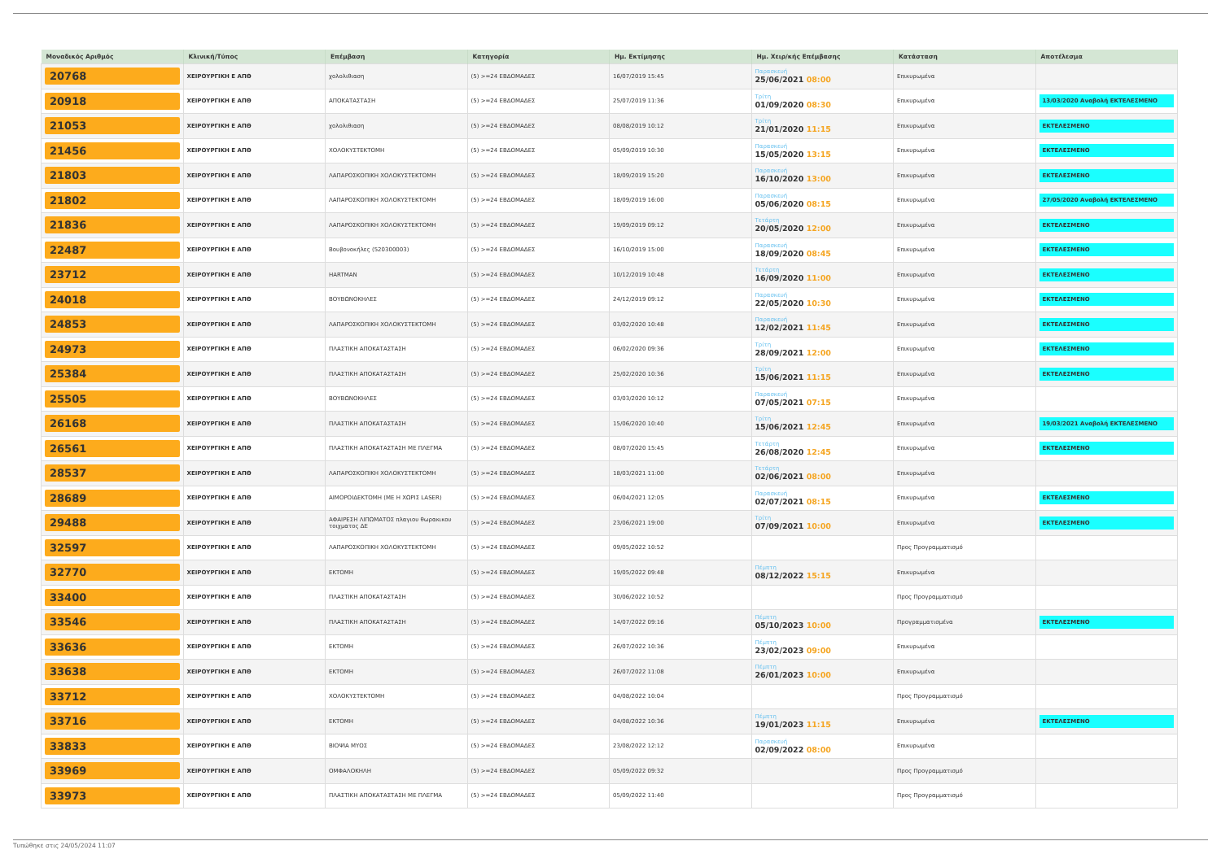| Μοναδικός Αριθμός | Κλινική/Τύπος | Επέμβαση | Κατηγορία | Ημ. Εκτίμησης | Ημ. Χειρ/κής Επέμβασης | Κατάσταση | Αποτέλεσμα |
| --- | --- | --- | --- | --- | --- | --- | --- |
| 20768 | ΧΕΙΡΟΥΡΓΙΚΗ Ε ΑΠΘ | χολολιθιαση | (5) >=24 ΕΒΔΟΜΑΔΕΣ | 16/07/2019 15:45 | Παρασκευή 25/06/2021 08:00 | Επικυρωμένα | |
| 20918 | ΧΕΙΡΟΥΡΓΙΚΗ Ε ΑΠΘ | ΑΠΟΚΑΤΑΣΤΑΣΗ | (5) >=24 ΕΒΔΟΜΑΔΕΣ | 25/07/2019 11:36 | Τρίτη 01/09/2020 08:30 | Επικυρωμένα | 13/03/2020 Αναβολή ΕΚΤΕΛΕΣΜΕΝΟ |
| 21053 | ΧΕΙΡΟΥΡΓΙΚΗ Ε ΑΠΘ | χολολιθιαση | (5) >=24 ΕΒΔΟΜΑΔΕΣ | 08/08/2019 10:12 | Τρίτη 21/01/2020 11:15 | Επικυρωμένα | ΕΚΤΕΛΕΣΜΕΝΟ |
| 21456 | ΧΕΙΡΟΥΡΓΙΚΗ Ε ΑΠΘ | ΧΟΛΟΚΥΣΤΕΚΤΟΜΗ | (5) >=24 ΕΒΔΟΜΑΔΕΣ | 05/09/2019 10:30 | Παρασκευή 15/05/2020 13:15 | Επικυρωμένα | ΕΚΤΕΛΕΣΜΕΝΟ |
| 21803 | ΧΕΙΡΟΥΡΓΙΚΗ Ε ΑΠΘ | ΛΑΠΑΡΟΣΚΟΠΙΚΗ ΧΟΛΟΚΥΣΤΕΚΤΟΜΗ | (5) >=24 ΕΒΔΟΜΑΔΕΣ | 18/09/2019 15:20 | Παρασκευή 16/10/2020 13:00 | Επικυρωμένα | ΕΚΤΕΛΕΣΜΕΝΟ |
| 21802 | ΧΕΙΡΟΥΡΓΙΚΗ Ε ΑΠΘ | ΛΑΠΑΡΟΣΚΟΠΙΚΗ ΧΟΛΟΚΥΣΤΕΚΤΟΜΗ | (5) >=24 ΕΒΔΟΜΑΔΕΣ | 18/09/2019 16:00 | Παρασκευή 05/06/2020 08:15 | Επικυρωμένα | 27/05/2020 Αναβολή ΕΚΤΕΛΕΣΜΕΝΟ |
| 21836 | ΧΕΙΡΟΥΡΓΙΚΗ Ε ΑΠΘ | ΛΑΠΑΡΟΣΚΟΠΙΚΗ ΧΟΛΟΚΥΣΤΕΚΤΟΜΗ | (5) >=24 ΕΒΔΟΜΑΔΕΣ | 19/09/2019 09:12 | Τετάρτη 20/05/2020 12:00 | Επικυρωμένα | ΕΚΤΕΛΕΣΜΕΝΟ |
| 22487 | ΧΕΙΡΟΥΡΓΙΚΗ Ε ΑΠΘ | Βουβονοκήλες (520300003) | (5) >=24 ΕΒΔΟΜΑΔΕΣ | 16/10/2019 15:00 | Παρασκευή 18/09/2020 08:45 | Επικυρωμένα | ΕΚΤΕΛΕΣΜΕΝΟ |
| 23712 | ΧΕΙΡΟΥΡΓΙΚΗ Ε ΑΠΘ | HARTMAN | (5) >=24 ΕΒΔΟΜΑΔΕΣ | 10/12/2019 10:48 | Τετάρτη 16/09/2020 11:00 | Επικυρωμένα | ΕΚΤΕΛΕΣΜΕΝΟ |
| 24018 | ΧΕΙΡΟΥΡΓΙΚΗ Ε ΑΠΘ | ΒΟΥΒΩΝΟΚΗΛΕΣ | (5) >=24 ΕΒΔΟΜΑΔΕΣ | 24/12/2019 09:12 | Παρασκευή 22/05/2020 10:30 | Επικυρωμένα | ΕΚΤΕΛΕΣΜΕΝΟ |
| 24853 | ΧΕΙΡΟΥΡΓΙΚΗ Ε ΑΠΘ | ΛΑΠΑΡΟΣΚΟΠΙΚΗ ΧΟΛΟΚΥΣΤΕΚΤΟΜΗ | (5) >=24 ΕΒΔΟΜΑΔΕΣ | 03/02/2020 10:48 | Παρασκευή 12/02/2021 11:45 | Επικυρωμένα | ΕΚΤΕΛΕΣΜΕΝΟ |
| 24973 | ΧΕΙΡΟΥΡΓΙΚΗ Ε ΑΠΘ | ΠΛΑΣΤΙΚΗ ΑΠΟΚΑΤΑΣΤΑΣΗ | (5) >=24 ΕΒΔΟΜΑΔΕΣ | 06/02/2020 09:36 | Τρίτη 28/09/2021 12:00 | Επικυρωμένα | ΕΚΤΕΛΕΣΜΕΝΟ |
| 25384 | ΧΕΙΡΟΥΡΓΙΚΗ Ε ΑΠΘ | ΠΛΑΣΤΙΚΗ ΑΠΟΚΑΤΑΣΤΑΣΗ | (5) >=24 ΕΒΔΟΜΑΔΕΣ | 25/02/2020 10:36 | Τρίτη 15/06/2021 11:15 | Επικυρωμένα | ΕΚΤΕΛΕΣΜΕΝΟ |
| 25505 | ΧΕΙΡΟΥΡΓΙΚΗ Ε ΑΠΘ | ΒΟΥΒΩΝΟΚΗΛΕΣ | (5) >=24 ΕΒΔΟΜΑΔΕΣ | 03/03/2020 10:12 | Παρασκευή 07/05/2021 07:15 | Επικυρωμένα | |
| 26168 | ΧΕΙΡΟΥΡΓΙΚΗ Ε ΑΠΘ | ΠΛΑΣΤΙΚΗ ΑΠΟΚΑΤΑΣΤΑΣΗ | (5) >=24 ΕΒΔΟΜΑΔΕΣ | 15/06/2020 10:40 | Τρίτη 15/06/2021 12:45 | Επικυρωμένα | 19/03/2021 Αναβολή ΕΚΤΕΛΕΣΜΕΝΟ |
| 26561 | ΧΕΙΡΟΥΡΓΙΚΗ Ε ΑΠΘ | ΠΛΑΣΤΙΚΗ ΑΠΟΚΑΤΑΣΤΑΣΗ ΜΕ ΠΛΕΓΜΑ | (5) >=24 ΕΒΔΟΜΑΔΕΣ | 08/07/2020 15:45 | Τετάρτη 26/08/2020 12:45 | Επικυρωμένα | ΕΚΤΕΛΕΣΜΕΝΟ |
| 28537 | ΧΕΙΡΟΥΡΓΙΚΗ Ε ΑΠΘ | ΛΑΠΑΡΟΣΚΟΠΙΚΗ ΧΟΛΟΚΥΣΤΕΚΤΟΜΗ | (5) >=24 ΕΒΔΟΜΑΔΕΣ | 18/03/2021 11:00 | Τετάρτη 02/06/2021 08:00 | Επικυρωμένα | |
| 28689 | ΧΕΙΡΟΥΡΓΙΚΗ Ε ΑΠΘ | ΑΙΜΟΡΟΙΔΕΚΤΟΜΗ (ΜΕ Η ΧΩΡΙΣ LASER) | (5) >=24 ΕΒΔΟΜΑΔΕΣ | 06/04/2021 12:05 | Παρασκευή 02/07/2021 08:15 | Επικυρωμένα | ΕΚΤΕΛΕΣΜΕΝΟ |
| 29488 | ΧΕΙΡΟΥΡΓΙΚΗ Ε ΑΠΘ | ΑΦΑΙΡΕΣΗ ΛΙΠΩΜΑΤΟΣ πλαγιου θωρακικου τοιχματος ΔΕ | (5) >=24 ΕΒΔΟΜΑΔΕΣ | 23/06/2021 19:00 | Τρίτη 07/09/2021 10:00 | Επικυρωμένα | ΕΚΤΕΛΕΣΜΕΝΟ |
| 32597 | ΧΕΙΡΟΥΡΓΙΚΗ Ε ΑΠΘ | ΛΑΠΑΡΟΣΚΟΠΙΚΗ ΧΟΛΟΚΥΣΤΕΚΤΟΜΗ | (5) >=24 ΕΒΔΟΜΑΔΕΣ | 09/05/2022 10:52 | | Προς Προγραμματισμό | |
| 32770 | ΧΕΙΡΟΥΡΓΙΚΗ Ε ΑΠΘ | ΕΚΤΟΜΗ | (5) >=24 ΕΒΔΟΜΑΔΕΣ | 19/05/2022 09:48 | Πέμπτη 08/12/2022 15:15 | Επικυρωμένα | |
| 33400 | ΧΕΙΡΟΥΡΓΙΚΗ Ε ΑΠΘ | ΠΛΑΣΤΙΚΗ ΑΠΟΚΑΤΑΣΤΑΣΗ | (5) >=24 ΕΒΔΟΜΑΔΕΣ | 30/06/2022 10:52 | | Προς Προγραμματισμό | |
| 33546 | ΧΕΙΡΟΥΡΓΙΚΗ Ε ΑΠΘ | ΠΛΑΣΤΙΚΗ ΑΠΟΚΑΤΑΣΤΑΣΗ | (5) >=24 ΕΒΔΟΜΑΔΕΣ | 14/07/2022 09:16 | Πέμπτη 05/10/2023 10:00 | Προγραμματισμένα | ΕΚΤΕΛΕΣΜΕΝΟ |
| 33636 | ΧΕΙΡΟΥΡΓΙΚΗ Ε ΑΠΘ | ΕΚΤΟΜΗ | (5) >=24 ΕΒΔΟΜΑΔΕΣ | 26/07/2022 10:36 | Πέμπτη 23/02/2023 09:00 | Επικυρωμένα | |
| 33638 | ΧΕΙΡΟΥΡΓΙΚΗ Ε ΑΠΘ | ΕΚΤΟΜΗ | (5) >=24 ΕΒΔΟΜΑΔΕΣ | 26/07/2022 11:08 | Πέμπτη 26/01/2023 10:00 | Επικυρωμένα | |
| 33712 | ΧΕΙΡΟΥΡΓΙΚΗ Ε ΑΠΘ | ΧΟΛΟΚΥΣΤΕΚΤΟΜΗ | (5) >=24 ΕΒΔΟΜΑΔΕΣ | 04/08/2022 10:04 | | Προς Προγραμματισμό | |
| 33716 | ΧΕΙΡΟΥΡΓΙΚΗ Ε ΑΠΘ | ΕΚΤΟΜΗ | (5) >=24 ΕΒΔΟΜΑΔΕΣ | 04/08/2022 10:36 | Πέμπτη 19/01/2023 11:15 | Επικυρωμένα | ΕΚΤΕΛΕΣΜΕΝΟ |
| 33833 | ΧΕΙΡΟΥΡΓΙΚΗ Ε ΑΠΘ | ΒΙΟΨΙΑ ΜΥΟΣ | (5) >=24 ΕΒΔΟΜΑΔΕΣ | 23/08/2022 12:12 | Παρασκευή 02/09/2022 08:00 | Επικυρωμένα | |
| 33969 | ΧΕΙΡΟΥΡΓΙΚΗ Ε ΑΠΘ | ΟΜΦΑΛΟΚΗΛΗ | (5) >=24 ΕΒΔΟΜΑΔΕΣ | 05/09/2022 09:32 | | Προς Προγραμματισμό | |
| 33973 | ΧΕΙΡΟΥΡΓΙΚΗ Ε ΑΠΘ | ΠΛΑΣΤΙΚΗ ΑΠΟΚΑΤΑΣΤΑΣΗ ΜΕ ΠΛΕΓΜΑ | (5) >=24 ΕΒΔΟΜΑΔΕΣ | 05/09/2022 11:40 | | Προς Προγραμματισμό | |
Τυπώθηκε στις 24/05/2024 11:07